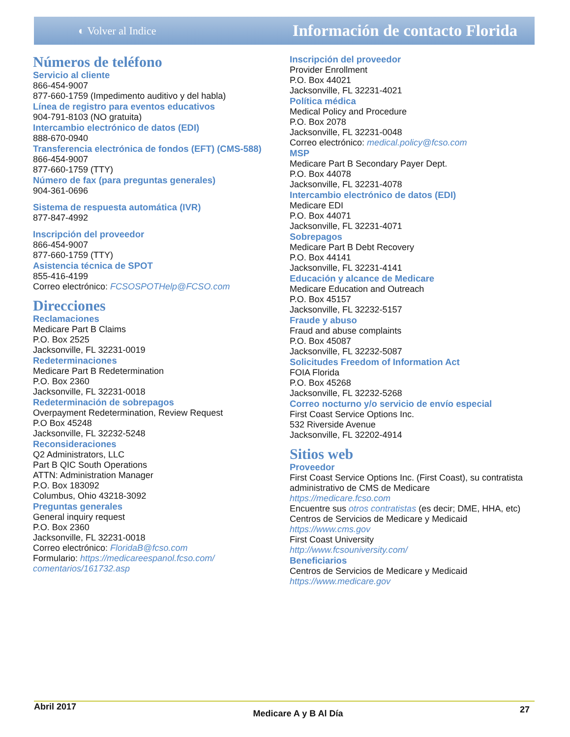◐ Volver al Indice Información de contacto Florida
Números de teléfono
Servicio al cliente
866-454-9007
877-660-1759 (Impedimento auditivo y del habla)
Línea de registro para eventos educativos
904-791-8103 (NO gratuita)
Intercambio electrónico de datos (EDI)
888-670-0940
Transferencia electrónica de fondos (EFT) (CMS-588)
866-454-9007
877-660-1759 (TTY)
Número de fax (para preguntas generales)
904-361-0696
Sistema de respuesta automática (IVR)
877-847-4992
Inscripción del proveedor
866-454-9007
877-660-1759 (TTY)
Asistencia técnica de SPOT
855-416-4199
Correo electrónico: FCSOSPOTHelp@FCSO.com
Direcciones
Reclamaciones
Medicare Part B Claims
P.O. Box 2525
Jacksonville, FL 32231-0019
Redeterminaciones
Medicare Part B Redetermination
P.O. Box 2360
Jacksonville, FL 32231-0018
Redeterminación de sobrepagos
Overpayment Redetermination, Review Request
P.O Box 45248
Jacksonville, FL 32232-5248
Reconsideraciones
Q2 Administrators, LLC
Part B QIC South Operations
ATTN: Administration Manager
P.O. Box 183092
Columbus, Ohio 43218-3092
Preguntas generales
General inquiry request
P.O. Box 2360
Jacksonville, FL 32231-0018
Correo electrónico: FloridaB@fcso.com
Formulario: https://medicareespanol.fcso.com/ comentarios/161732.asp
Inscripción del proveedor
Provider Enrollment
P.O. Box 44021
Jacksonville, FL 32231-4021
Política médica
Medical Policy and Procedure
P.O. Box 2078
Jacksonville, FL 32231-0048
Correo electrónico: medical.policy@fcso.com
MSP
Medicare Part B Secondary Payer Dept.
P.O. Box 44078
Jacksonville, FL 32231-4078
Intercambio electrónico de datos (EDI)
Medicare EDI
P.O. Box 44071
Jacksonville, FL 32231-4071
Sobrepagos
Medicare Part B Debt Recovery
P.O. Box 44141
Jacksonville, FL 32231-4141
Educación y alcance de Medicare
Medicare Education and Outreach
P.O. Box 45157
Jacksonville, FL 32232-5157
Fraude y abuso
Fraud and abuse complaints
P.O. Box 45087
Jacksonville, FL 32232-5087
Solicitudes Freedom of Information Act
FOIA Florida
P.O. Box 45268
Jacksonville, FL 32232-5268
Correo nocturno y/o servicio de envío especial
First Coast Service Options Inc.
532 Riverside Avenue
Jacksonville, FL 32202-4914
Sitios web
Proveedor
First Coast Service Options Inc. (First Coast), su contratista administrativo de CMS de Medicare
https://medicare.fcso.com
Encuentre sus otros contratistas (es decir; DME, HHA, etc)
Centros de Servicios de Medicare y Medicaid
https://www.cms.gov
First Coast University
http://www.fcsouniversity.com/
Beneficiarios
Centros de Servicios de Medicare y Medicaid
https://www.medicare.gov
Abril 2017 Medicare A y B Al Día 27